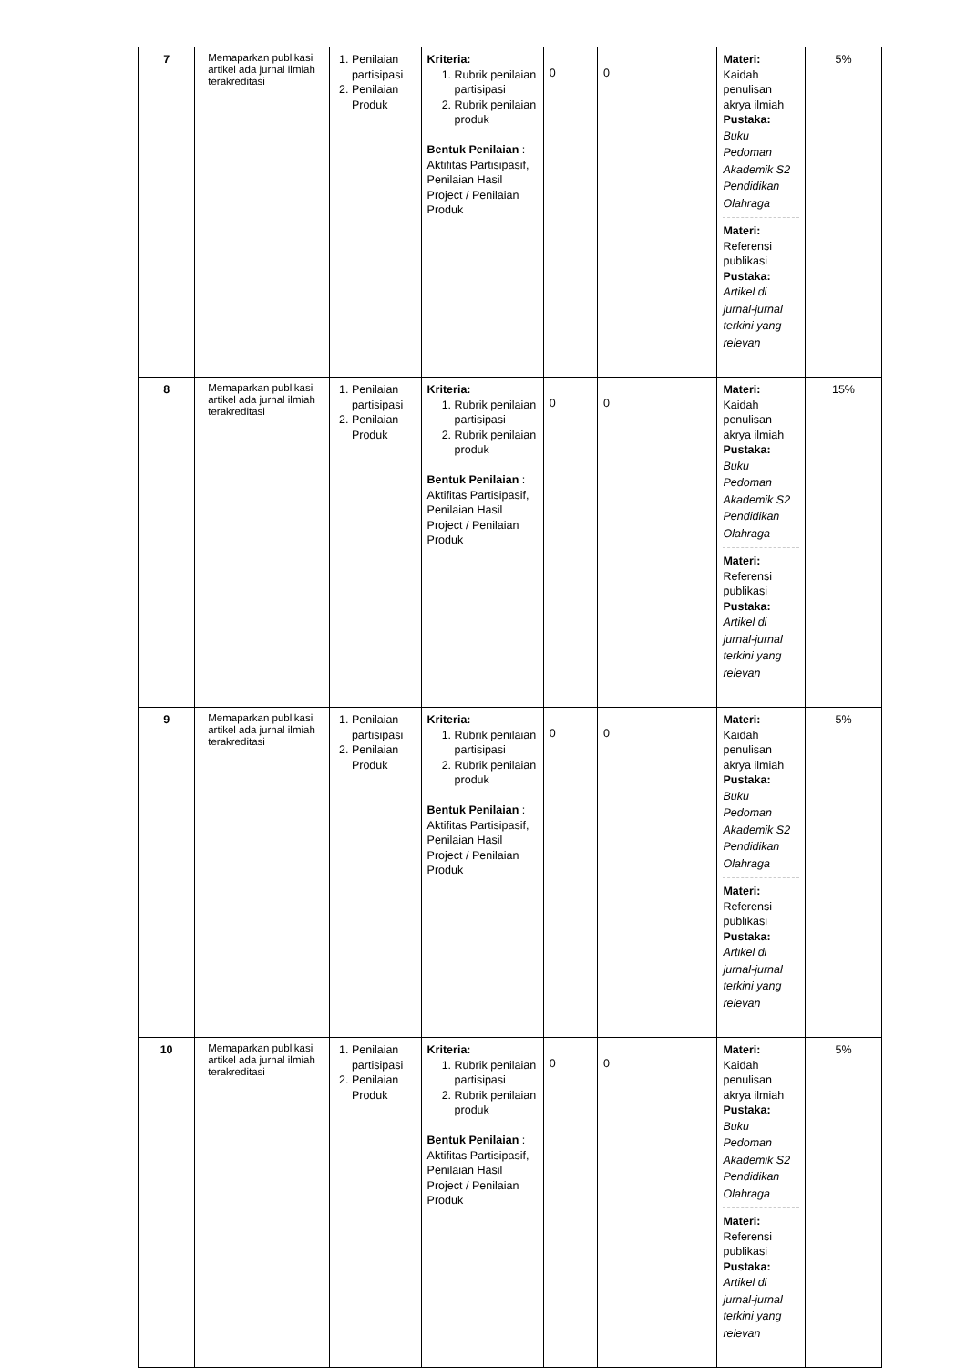| 7 | Memaparkan publikasi artikel ada jurnal ilmiah terakreditasi | 1. Penilaian partisipasi 2. Penilaian Produk | Kriteria: 1. Rubrik penilaian partisipasi 2. Rubrik penilaian produk Bentuk Penilaian : Aktifitas Partisipasif, Penilaian Hasil Project / Penilaian Produk | 0 | 0 | Materi: Kaidah penulisan akrya ilmiah Pustaka: Buku Pedoman Akademik S2 Pendidikan Olahraga Materi: Referensi publikasi Pustaka: Artikel di jurnal-jurnal terkini yang relevan | 5% |
| 8 | Memaparkan publikasi artikel ada jurnal ilmiah terakreditasi | 1. Penilaian partisipasi 2. Penilaian Produk | Kriteria: 1. Rubrik penilaian partisipasi 2. Rubrik penilaian produk Bentuk Penilaian : Aktifitas Partisipasif, Penilaian Hasil Project / Penilaian Produk | 0 | 0 | Materi: Kaidah penulisan akrya ilmiah Pustaka: Buku Pedoman Akademik S2 Pendidikan Olahraga Materi: Referensi publikasi Pustaka: Artikel di jurnal-jurnal terkini yang relevan | 15% |
| 9 | Memaparkan publikasi artikel ada jurnal ilmiah terakreditasi | 1. Penilaian partisipasi 2. Penilaian Produk | Kriteria: 1. Rubrik penilaian partisipasi 2. Rubrik penilaian produk Bentuk Penilaian : Aktifitas Partisipasif, Penilaian Hasil Project / Penilaian Produk | 0 | 0 | Materi: Kaidah penulisan akrya ilmiah Pustaka: Buku Pedoman Akademik S2 Pendidikan Olahraga Materi: Referensi publikasi Pustaka: Artikel di jurnal-jurnal terkini yang relevan | 5% |
| 10 | Memaparkan publikasi artikel ada jurnal ilmiah terakreditasi | 1. Penilaian partisipasi 2. Penilaian Produk | Kriteria: 1. Rubrik penilaian partisipasi 2. Rubrik penilaian produk Bentuk Penilaian : Aktifitas Partisipasif, Penilaian Hasil Project / Penilaian Produk | 0 | 0 | Materi: Kaidah penulisan akrya ilmiah Pustaka: Buku Pedoman Akademik S2 Pendidikan Olahraga Materi: Referensi publikasi Pustaka: Artikel di jurnal-jurnal terkini yang relevan | 5% |